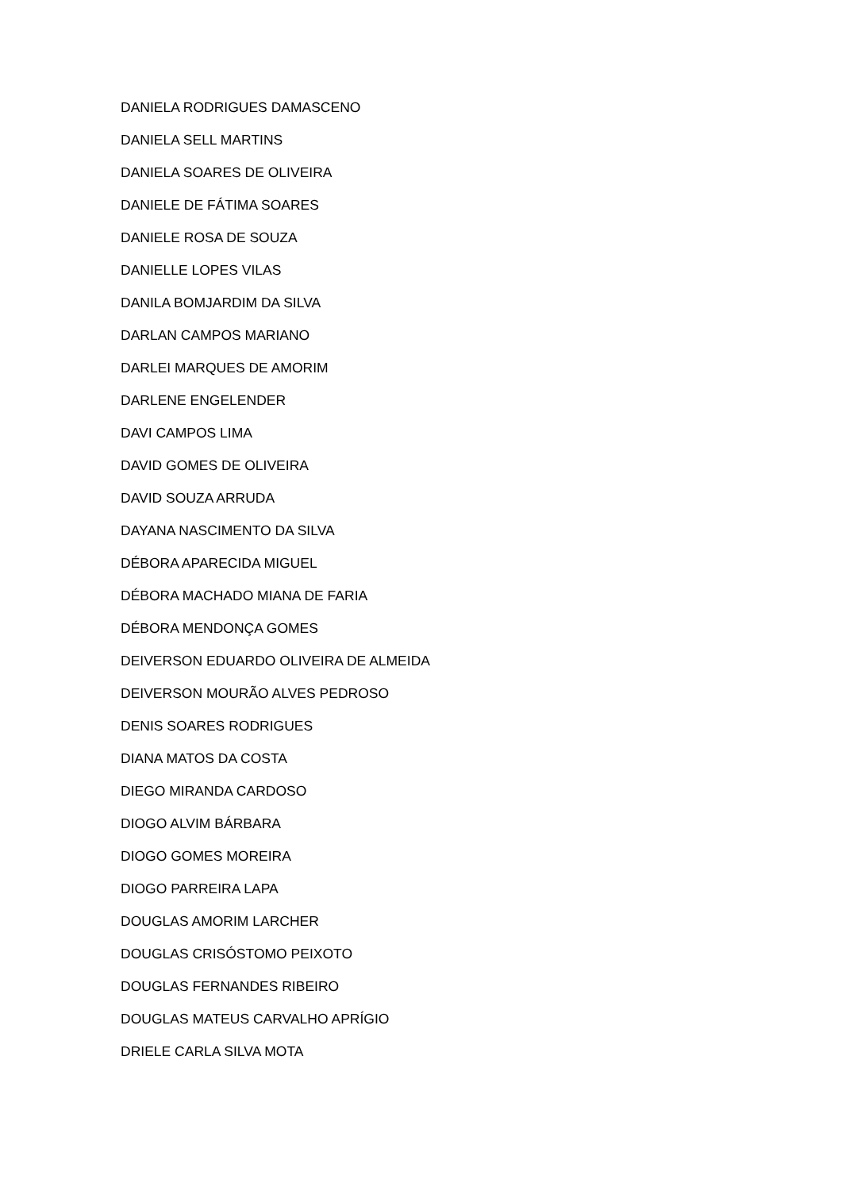DANIELA RODRIGUES DAMASCENO
DANIELA SELL MARTINS
DANIELA SOARES DE OLIVEIRA
DANIELE DE FÁTIMA SOARES
DANIELE ROSA DE SOUZA
DANIELLE LOPES VILAS
DANILA BOMJARDIM DA SILVA
DARLAN CAMPOS MARIANO
DARLEI MARQUES DE AMORIM
DARLENE ENGELENDER
DAVI CAMPOS LIMA
DAVID GOMES DE OLIVEIRA
DAVID SOUZA ARRUDA
DAYANA NASCIMENTO DA SILVA
DÉBORA APARECIDA MIGUEL
DÉBORA MACHADO MIANA DE FARIA
DÉBORA MENDONÇA GOMES
DEIVERSON EDUARDO OLIVEIRA DE ALMEIDA
DEIVERSON MOURÃO ALVES PEDROSO
DENIS SOARES RODRIGUES
DIANA MATOS DA COSTA
DIEGO MIRANDA CARDOSO
DIOGO ALVIM BÁRBARA
DIOGO GOMES MOREIRA
DIOGO PARREIRA LAPA
DOUGLAS AMORIM LARCHER
DOUGLAS CRISÓSTOMO PEIXOTO
DOUGLAS FERNANDES RIBEIRO
DOUGLAS MATEUS CARVALHO APRÍGIO
DRIELE CARLA SILVA MOTA